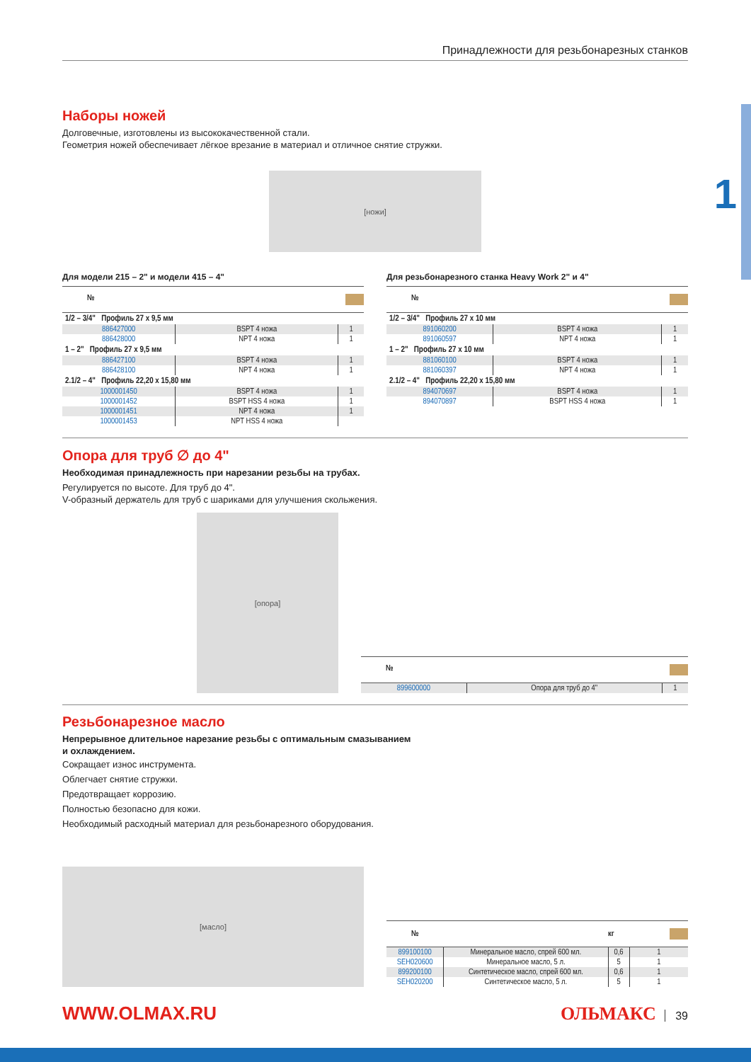1
Принадлежности для резьбонарезных станков
Наборы ножей
Долговечные, изготовлены из высококачественной стали.
Геометрия ножей обеспечивает лёгкое врезание в материал и отличное снятие стружки.
[ножи]
Для модели 215 – 2" и модели 415 – 4"
| № | | |
| --- | --- | --- |
| 1/2 – 3/4" Профиль 27 х 9,5 мм | | |
| 886427000 | BSPT 4 ножа | 1 |
| 886428000 | NPT 4 ножа | 1 |
| 1 – 2" Профиль 27 х 9,5 мм | | |
| 886427100 | BSPT 4 ножа | 1 |
| 886428100 | NPT 4 ножа | 1 |
| 2.1/2 – 4" Профиль 22,20 х 15,80 мм | | |
| 1000001450 | BSPT 4 ножа | 1 |
| 1000001452 | BSPT HSS 4 ножа | 1 |
| 1000001451 | NPT 4 ножа | 1 |
| 1000001453 | NPT HSS 4 ножа | |
Для резьбонарезного станка Heavy Work 2" и 4"
| № | | |
| --- | --- | --- |
| 1/2 – 3/4" Профиль 27 х 10 мм | | |
| 891060200 | BSPT 4 ножа | 1 |
| 891060597 | NPT 4 ножа | 1 |
| 1 – 2" Профиль 27 х 10 мм | | |
| 881060100 | BSPT 4 ножа | 1 |
| 881060397 | NPT 4 ножа | 1 |
| 2.1/2 – 4" Профиль 22,20 х 15,80 мм | | |
| 894070697 | BSPT 4 ножа | 1 |
| 894070897 | BSPT HSS 4 ножа | 1 |
Опора для труб ∅ до 4"
Необходимая принадлежность при нарезании резьбы на трубах.
Регулируется по высоте. Для труб до 4".
V-образный держатель для труб с шариками для улучшения скольжения.
[опора]
| № | | |
| --- | --- | --- |
| 899600000 | Опора для труб до 4" | 1 |
Резьбонарезное масло
Непрерывное длительное нарезание резьбы с оптимальным смазыванием
и охлаждением.
Сокращает износ инструмента.
Облегчает снятие стружки.
Предотвращает коррозию.
Полностью безопасно для кожи.
Необходимый расходный материал для резьбонарезного оборудования.
[масло]
| № | | кг | |
| --- | --- | --- | --- |
| 899100100 | Минеральное масло, спрей 600 мл. | 0,6 | 1 |
| SEH020600 | Минеральное масло, 5 л. | 5 | 1 |
| 899200100 | Синтетическое масло, спрей 600 мл. | 0,6 | 1 |
| SEH020200 | Синтетическое масло, 5 л. | 5 | 1 |
WWW.OLMAX.RU ОЛЬМАКС 39